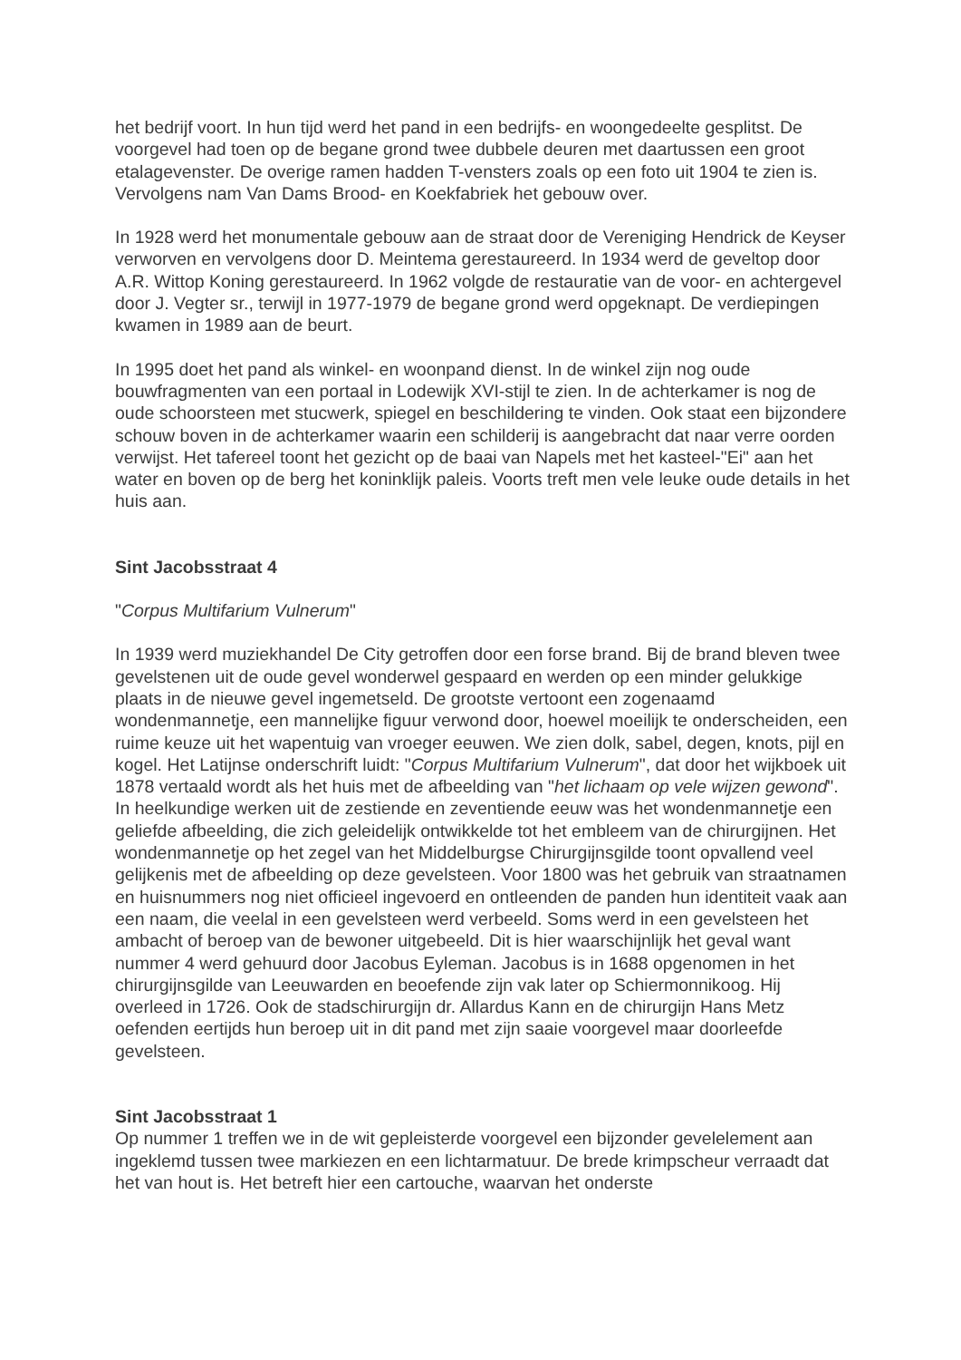het bedrijf voort. In hun tijd werd het pand in een bedrijfs- en woongedeelte gesplitst. De voorgevel had toen op de begane grond twee dubbele deuren met daartussen een groot etalagevenster. De overige ramen hadden T-vensters zoals op een foto uit 1904 te zien is. Vervolgens nam Van Dams Brood- en Koekfabriek het gebouw over.
In 1928 werd het monumentale gebouw aan de straat door de Vereniging Hendrick de Keyser verworven en vervolgens door D. Meintema gerestaureerd. In 1934 werd de geveltop door A.R. Wittop Koning gerestaureerd. In 1962 volgde de restauratie van de voor- en achtergevel door J. Vegter sr., terwijl in 1977-1979 de begane grond werd opgeknapt. De verdiepingen kwamen in 1989 aan de beurt.
In 1995 doet het pand als winkel- en woonpand dienst. In de winkel zijn nog oude bouwfragmenten van een portaal in Lodewijk XVI-stijl te zien. In de achterkamer is nog de oude schoorsteen met stucwerk, spiegel en beschildering te vinden. Ook staat een bijzondere schouw boven in de achterkamer waarin een schilderij is aangebracht dat naar verre oorden verwijst. Het tafereel toont het gezicht op de baai van Napels met het kasteel-"Ei" aan het water en boven op de berg het koninklijk paleis. Voorts treft men vele leuke oude details in het huis aan.
Sint Jacobsstraat 4
"Corpus Multifarium Vulnerum"
In 1939 werd muziekhandel De City getroffen door een forse brand. Bij de brand bleven twee gevelstenen uit de oude gevel wonderwel gespaard en werden op een minder gelukkige plaats in de nieuwe gevel ingemetseld. De grootste vertoont een zogenaamd wondenmannetje, een mannelijke figuur verwond door, hoewel moeilijk te onderscheiden, een ruime keuze uit het wapentuig van vroeger eeuwen. We zien dolk, sabel, degen, knots, pijl en kogel. Het Latijnse onderschrift luidt: "Corpus Multifarium Vulnerum", dat door het wijkboek uit 1878 vertaald wordt als het huis met de afbeelding van "het lichaam op vele wijzen gewond". In heelkundige werken uit de zestiende en zeventiende eeuw was het wondenmannetje een geliefde afbeelding, die zich geleidelijk ontwikkelde tot het embleem van de chirurgijnen. Het wondenmannetje op het zegel van het Middelburgse Chirurgijnsgilde toont opvallend veel gelijkenis met de afbeelding op deze gevelsteen. Voor 1800 was het gebruik van straatnamen en huisnummers nog niet officieel ingevoerd en ontleenden de panden hun identiteit vaak aan een naam, die veelal in een gevelsteen werd verbeeld. Soms werd in een gevelsteen het ambacht of beroep van de bewoner uitgebeeld. Dit is hier waarschijnlijk het geval want nummer 4 werd gehuurd door Jacobus Eyleman. Jacobus is in 1688 opgenomen in het chirurgijnsgilde van Leeuwarden en beoefende zijn vak later op Schiermonnikoog. Hij overleed in 1726. Ook de stadschirurgijn dr. Allardus Kann en de chirurgijn Hans Metz oefenden eertijds hun beroep uit in dit pand met zijn saaie voorgevel maar doorleefde gevelsteen.
Sint Jacobsstraat 1
Op nummer 1 treffen we in de wit gepleisterde voorgevel een bijzonder gevelelement aan ingeklemd tussen twee markiezen en een lichtarmatuur. De brede krimpscheur verraadt dat het van hout is. Het betreft hier een cartouche, waarvan het onderste